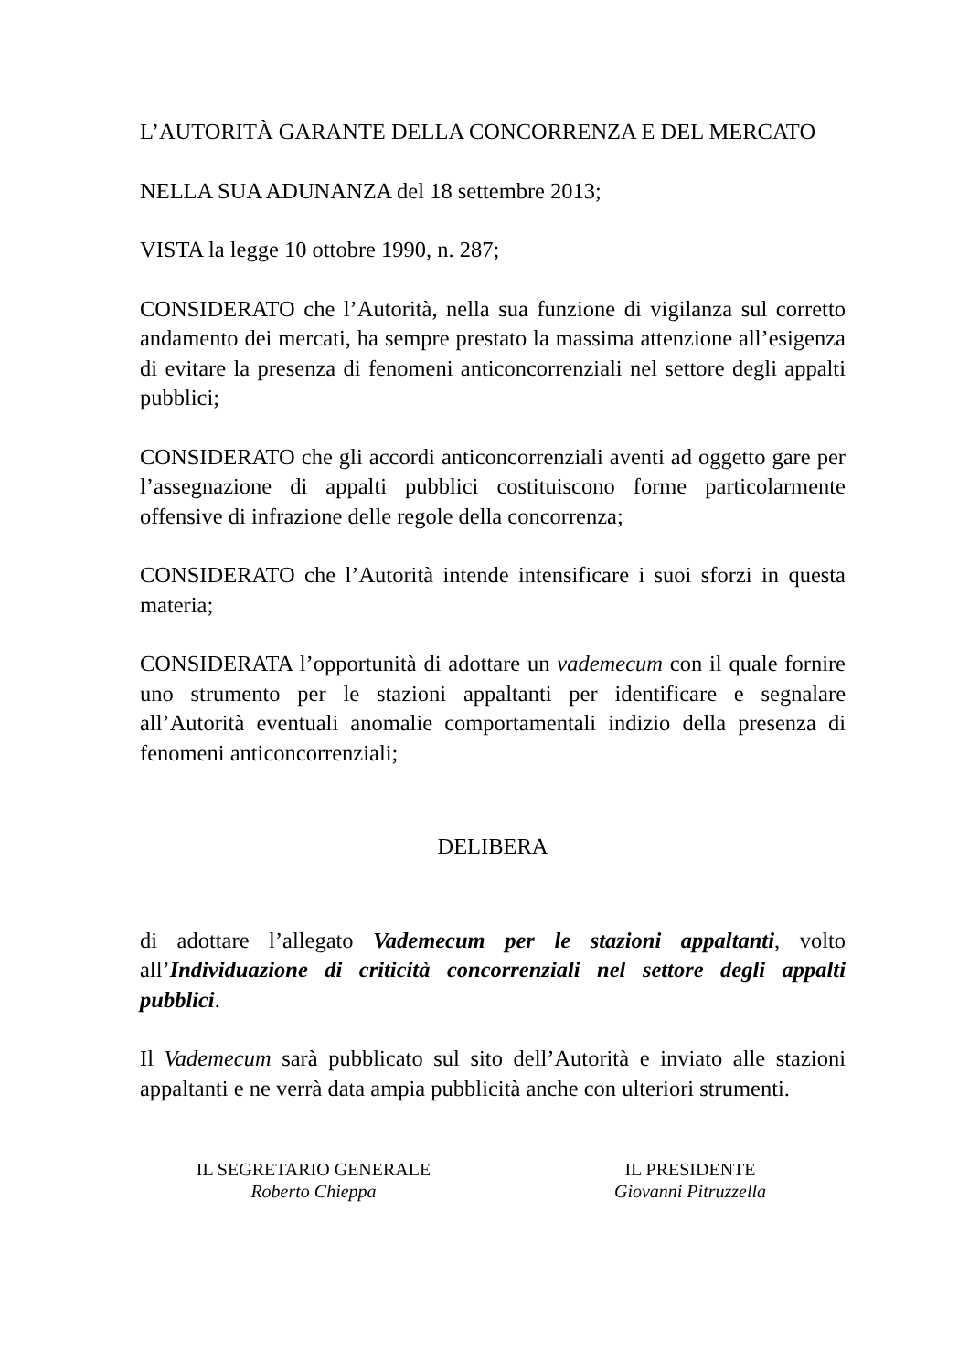L’AUTORITÀ GARANTE DELLA CONCORRENZA E DEL MERCATO
NELLA SUA ADUNANZA del 18 settembre 2013;
VISTA la legge 10 ottobre 1990, n. 287;
CONSIDERATO che l’Autorità, nella sua funzione di vigilanza sul corretto andamento dei mercati, ha sempre prestato la massima attenzione all’esigenza di evitare la presenza di fenomeni anticoncorrenziali nel settore degli appalti pubblici;
CONSIDERATO che gli accordi anticoncorrenziali aventi ad oggetto gare per l’assegnazione di appalti pubblici costituiscono forme particolarmente offensive di infrazione delle regole della concorrenza;
CONSIDERATO che l’Autorità intende intensificare i suoi sforzi in questa materia;
CONSIDERATA l’opportunità di adottare un vademecum con il quale fornire uno strumento per le stazioni appaltanti per identificare e segnalare all’Autorità eventuali anomalie comportamentali indizio della presenza di fenomeni anticoncorrenziali;
DELIBERA
di adottare l’allegato Vademecum per le stazioni appaltanti, volto all’Individuazione di criticità concorrenziali nel settore degli appalti pubblici.
Il Vademecum sarà pubblicato sul sito dell’Autorità e inviato alle stazioni appaltanti e ne verrà data ampia pubblicità anche con ulteriori strumenti.
IL SEGRETARIO GENERALE
Roberto Chieppa
IL PRESIDENTE
Giovanni Pitruzzella